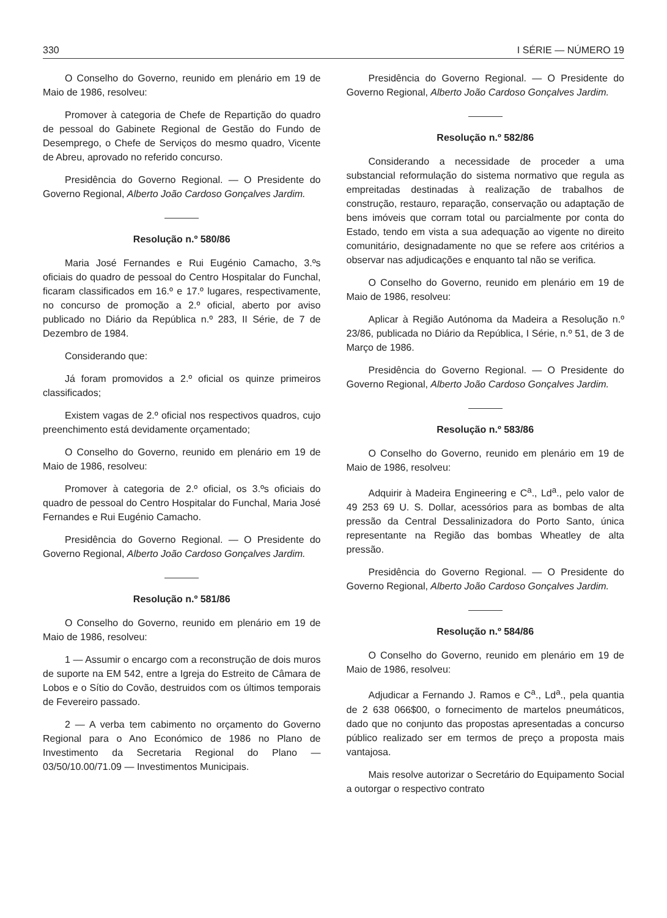330 I SÉRIE — NÚMERO 19
O Conselho do Governo, reunido em plenário em 19 de Maio de 1986, resolveu:
Promover à categoria de Chefe de Repartição do quadro de pessoal do Gabinete Regional de Gestão do Fundo de Desemprego, o Chefe de Serviços do mesmo quadro, Vicente de Abreu, aprovado no referido concurso.
Presidência do Governo Regional. — O Presidente do Governo Regional, Alberto João Cardoso Gonçalves Jardim.
Resolução n.º 580/86
Maria José Fernandes e Rui Eugénio Camacho, 3.ºs oficiais do quadro de pessoal do Centro Hospitalar do Funchal, ficaram classificados em 16.º e 17.º lugares, respectivamente, no concurso de promoção a 2.º oficial, aberto por aviso publicado no Diário da República n.º 283, II Série, de 7 de Dezembro de 1984.
Considerando que:
Já foram promovidos a 2.º oficial os quinze primeiros classificados;
Existem vagas de 2.º oficial nos respectivos quadros, cujo preenchimento está devidamente orçamentado;
O Conselho do Governo, reunido em plenário em 19 de Maio de 1986, resolveu:
Promover à categoria de 2.º oficial, os 3.ºs oficiais do quadro de pessoal do Centro Hospitalar do Funchal, Maria José Fernandes e Rui Eugénio Camacho.
Presidência do Governo Regional. — O Presidente do Governo Regional, Alberto João Cardoso Gonçalves Jardim.
Resolução n.º 581/86
O Conselho do Governo, reunido em plenário em 19 de Maio de 1986, resolveu:
1 — Assumir o encargo com a reconstrução de dois muros de suporte na EM 542, entre a Igreja do Estreito de Câmara de Lobos e o Sítio do Covão, destruidos com os últimos temporais de Fevereiro passado.
2 — A verba tem cabimento no orçamento do Governo Regional para o Ano Económico de 1986 no Plano de Investimento da Secretaria Regional do Plano — 03/50/10.00/71.09 — Investimentos Municipais.
Presidência do Governo Regional. — O Presidente do Governo Regional, Alberto João Cardoso Gonçalves Jardim.
Resolução n.º 582/86
Considerando a necessidade de proceder a uma substancial reformulação do sistema normativo que regula as empreitadas destinadas à realização de trabalhos de construção, restauro, reparação, conservação ou adaptação de bens imóveis que corram total ou parcialmente por conta do Estado, tendo em vista a sua adequação ao vigente no direito comunitário, designadamente no que se refere aos critérios a observar nas adjudicações e enquanto tal não se verifica.
O Conselho do Governo, reunido em plenário em 19 de Maio de 1986, resolveu:
Aplicar à Região Autónoma da Madeira a Resolução n.º 23/86, publicada no Diário da República, I Série, n.º 51, de 3 de Março de 1986.
Presidência do Governo Regional. — O Presidente do Governo Regional, Alberto João Cardoso Gonçalves Jardim.
Resolução n.º 583/86
O Conselho do Governo, reunido em plenário em 19 de Maio de 1986, resolveu:
Adquirir à Madeira Engineering e C<sup>a</sup>., Ld<sup>a</sup>., pelo valor de 49 253 69 U. S. Dollar, acessórios para as bombas de alta pressão da Central Dessalinizadora do Porto Santo, única representante na Região das bombas Wheatley de alta pressão.
Presidência do Governo Regional. — O Presidente do Governo Regional, Alberto João Cardoso Gonçalves Jardim.
Resolução n.º 584/86
O Conselho do Governo, reunido em plenário em 19 de Maio de 1986, resolveu:
Adjudicar a Fernando J. Ramos e C<sup>a</sup>., Ld<sup>a</sup>., pela quantia de 2 638 066$00, o fornecimento de martelos pneumáticos, dado que no conjunto das propostas apresentadas a concurso público realizado ser em termos de preço a proposta mais vantajosa.
Mais resolve autorizar o Secretário do Equipamento Social a outorgar o respectivo contrato